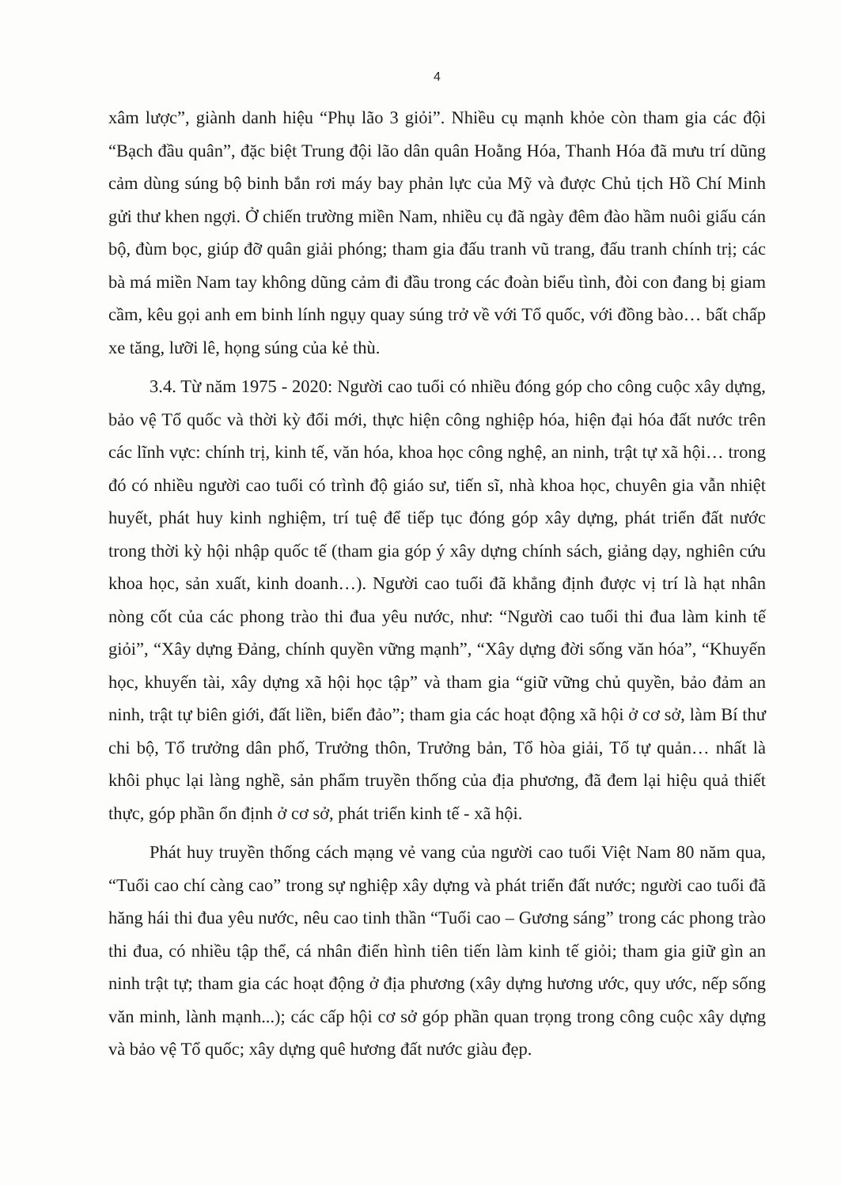4
xâm lược”, giành danh hiệu “Phụ lão 3 giỏi”. Nhiều cụ mạnh khỏe còn tham gia các đội “Bạch đầu quân”, đặc biệt Trung đội lão dân quân Hoằng Hóa, Thanh Hóa đã mưu trí dũng cảm dùng súng bộ binh bắn rơi máy bay phản lực của Mỹ và được Chủ tịch Hồ Chí Minh gửi thư khen ngợi. Ở chiến trường miền Nam, nhiều cụ đã ngày đêm đào hầm nuôi giấu cán bộ, đùm bọc, giúp đỡ quân giải phóng; tham gia đấu tranh vũ trang, đấu tranh chính trị; các bà má miền Nam tay không dũng cảm đi đầu trong các đoàn biểu tình, đòi con đang bị giam cầm, kêu gọi anh em binh lính ngụy quay súng trở về với Tổ quốc, với đồng bào… bất chấp xe tăng, lưỡi lê, họng súng của kẻ thù.
3.4. Từ năm 1975 - 2020: Người cao tuổi có nhiều đóng góp cho công cuộc xây dựng, bảo vệ Tổ quốc và thời kỳ đổi mới, thực hiện công nghiệp hóa, hiện đại hóa đất nước trên các lĩnh vực: chính trị, kinh tế, văn hóa, khoa học công nghệ, an ninh, trật tự xã hội… trong đó có nhiều người cao tuổi có trình độ giáo sư, tiến sĩ, nhà khoa học, chuyên gia vẫn nhiệt huyết, phát huy kinh nghiệm, trí tuệ để tiếp tục đóng góp xây dựng, phát triển đất nước trong thời kỳ hội nhập quốc tế (tham gia góp ý xây dựng chính sách, giảng dạy, nghiên cứu khoa học, sản xuất, kinh doanh…). Người cao tuổi đã khẳng định được vị trí là hạt nhân nòng cốt của các phong trào thi đua yêu nước, như: “Người cao tuổi thi đua làm kinh tế giỏi”, “Xây dựng Đảng, chính quyền vững mạnh”, “Xây dựng đời sống văn hóa”, “Khuyến học, khuyến tài, xây dựng xã hội học tập” và tham gia “giữ vững chủ quyền, bảo đảm an ninh, trật tự biên giới, đất liền, biển đảo”; tham gia các hoạt động xã hội ở cơ sở, làm Bí thư chi bộ, Tổ trưởng dân phố, Trưởng thôn, Trưởng bản, Tổ hòa giải, Tổ tự quản… nhất là khôi phục lại làng nghề, sản phẩm truyền thống của địa phương, đã đem lại hiệu quả thiết thực, góp phần ổn định ở cơ sở, phát triển kinh tế - xã hội.
Phát huy truyền thống cách mạng vẻ vang của người cao tuổi Việt Nam 80 năm qua, “Tuổi cao chí càng cao” trong sự nghiệp xây dựng và phát triển đất nước; người cao tuổi đã hăng hái thi đua yêu nước, nêu cao tinh thần “Tuổi cao – Gương sáng” trong các phong trào thi đua, có nhiều tập thể, cá nhân điển hình tiên tiến làm kinh tế giỏi; tham gia giữ gìn an ninh trật tự; tham gia các hoạt động ở địa phương (xây dựng hương ước, quy ước, nếp sống văn minh, lành mạnh...); các cấp hội cơ sở góp phần quan trọng trong công cuộc xây dựng và bảo vệ Tổ quốc; xây dựng quê hương đất nước giàu đẹp.